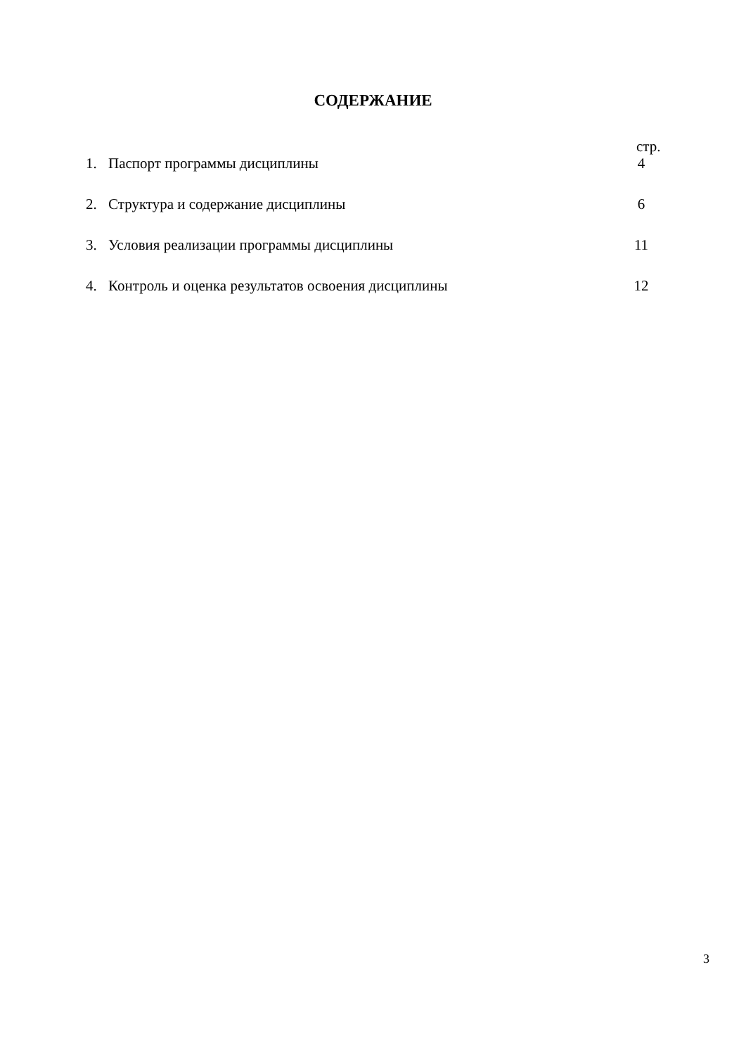СОДЕРЖАНИЕ
стр.
| 1. | Паспорт программы дисциплины | 4 |
| 2. | Структура и содержание дисциплины | 6 |
| 3. | Условия реализации программы дисциплины | 11 |
| 4. | Контроль и оценка результатов освоения дисциплины | 12 |
3